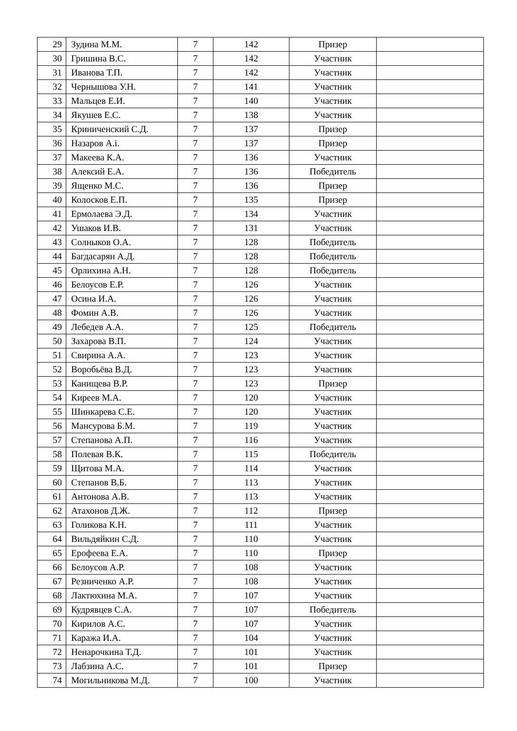| 29 | Зудина М.М. | 7 | 142 | Призер | |
| 30 | Гришина В.С. | 7 | 142 | Участник | |
| 31 | Иванова Т.П. | 7 | 142 | Участник | |
| 32 | Чернышова У.Н. | 7 | 141 | Участник | |
| 33 | Мальцев Е.И. | 7 | 140 | Участник | |
| 34 | Якушев Е.С. | 7 | 138 | Участник | |
| 35 | Криниченский С.Д. | 7 | 137 | Призер | |
| 36 | Назаров А.і. | 7 | 137 | Призер | |
| 37 | Макеева К.А. | 7 | 136 | Участник | |
| 38 | Алексий Е.А. | 7 | 136 | Победитель | |
| 39 | Ященко М.С. | 7 | 136 | Призер | |
| 40 | Колосков Е.П. | 7 | 135 | Призер | |
| 41 | Ермолаева Э.Д. | 7 | 134 | Участник | |
| 42 | Ушаков И.В. | 7 | 131 | Участник | |
| 43 | Солныков О.А. | 7 | 128 | Победитель | |
| 44 | Багдасарян А.Д. | 7 | 128 | Победитель | |
| 45 | Орлихина А.Н. | 7 | 128 | Победитель | |
| 46 | Белоусов Е.Р. | 7 | 126 | Участник | |
| 47 | Осина И.А. | 7 | 126 | Участник | |
| 48 | Фомин А.В. | 7 | 126 | Участник | |
| 49 | Лебедев А.А. | 7 | 125 | Победитель | |
| 50 | Захарова В.П. | 7 | 124 | Участник | |
| 51 | Свирина А.А. | 7 | 123 | Участник | |
| 52 | Воробьёва В.Д. | 7 | 123 | Участник | |
| 53 | Канищева В.Р. | 7 | 123 | Призер | |
| 54 | Киреев М.А. | 7 | 120 | Участник | |
| 55 | Шинкарева С.Е. | 7 | 120 | Участник | |
| 56 | Мансурова Б.М. | 7 | 119 | Участник | |
| 57 | Степанова А.П. | 7 | 116 | Участник | |
| 58 | Полевая В.К. | 7 | 115 | Победитель | |
| 59 | Щитова М.А. | 7 | 114 | Участник | |
| 60 | Степанов В.Б. | 7 | 113 | Участник | |
| 61 | Антонова А.В. | 7 | 113 | Участник | |
| 62 | Атахонов Д.Ж. | 7 | 112 | Призер | |
| 63 | Голикова К.Н. | 7 | 111 | Участник | |
| 64 | Вильдяйкин С.Д. | 7 | 110 | Участник | |
| 65 | Ерофеева Е.А. | 7 | 110 | Призер | |
| 66 | Белоусов А.Р. | 7 | 108 | Участник | |
| 67 | Резниченко А.Р. | 7 | 108 | Участник | |
| 68 | Лактюхина М.А. | 7 | 107 | Участник | |
| 69 | Кудрявцев С.А. | 7 | 107 | Победитель | |
| 70 | Кирилов А.С. | 7 | 107 | Участник | |
| 71 | Каража И.А. | 7 | 104 | Участник | |
| 72 | Ненарочкина Т.Д. | 7 | 101 | Участник | |
| 73 | Лабзина А.С. | 7 | 101 | Призер | |
| 74 | Могильникова М.Д. | 7 | 100 | Участник | |